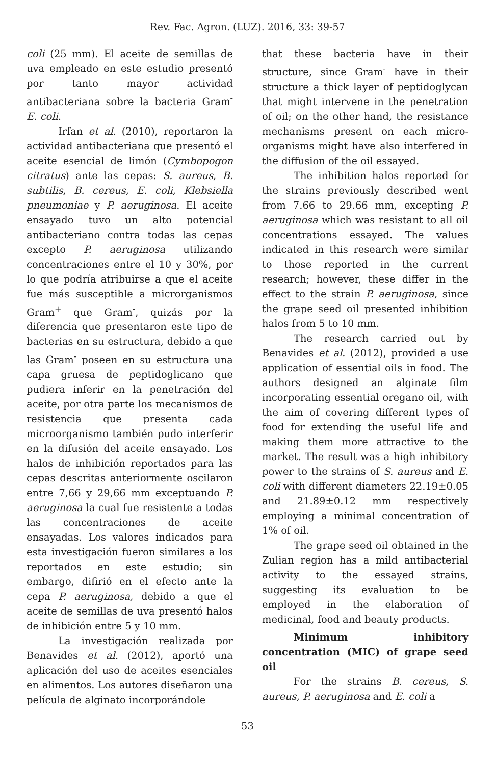Rev. Fac. Agron. (LUZ). 2016, 33: 39-57
coli (25 mm). El aceite de semillas de uva empleado en este estudio presentó por tanto mayor actividad antibacteriana sobre la bacteria Gram<sup>-</sup> E. coli.
Irfan et al. (2010), reportaron la actividad antibacteriana que presentó el aceite esencial de limón (Cymbopogon citratus) ante las cepas: S. aureus, B. subtilis, B. cereus, E. coli, Klebsiella pneumoniae y P. aeruginosa. El aceite ensayado tuvo un alto potencial antibacteriano contra todas las cepas excepto P. aeruginosa utilizando concentraciones entre el 10 y 30%, por lo que podría atribuirse a que el aceite fue más susceptible a microrganismos Gram<sup>+</sup> que Gram<sup>-</sup>, quizás por la diferencia que presentaron este tipo de bacterias en su estructura, debido a que las Gram<sup>-</sup> poseen en su estructura una capa gruesa de peptidoglicano que pudiera inferir en la penetración del aceite, por otra parte los mecanismos de resistencia que presenta cada microorganismo también pudo interferir en la difusión del aceite ensayado. Los halos de inhibición reportados para las cepas descritas anteriormente oscilaron entre 7,66 y 29,66 mm exceptuando P. aeruginosa la cual fue resistente a todas las concentraciones de aceite ensayadas. Los valores indicados para esta investigación fueron similares a los reportados en este estudio; sin embargo, difirió en el efecto ante la cepa P. aeruginosa, debido a que el aceite de semillas de uva presentó halos de inhibición entre 5 y 10 mm.
La investigación realizada por Benavides et al. (2012), aportó una aplicación del uso de aceites esenciales en alimentos. Los autores diseñaron una película de alginato incorporándole
that these bacteria have in their structure, since Gram<sup>-</sup> have in their structure a thick layer of peptidoglycan that might intervene in the penetration of oil; on the other hand, the resistance mechanisms present on each micro-organisms might have also interfered in the diffusion of the oil essayed.
The inhibition halos reported for the strains previously described went from 7.66 to 29.66 mm, excepting P. aeruginosa which was resistant to all oil concentrations essayed. The values indicated in this research were similar to those reported in the current research; however, these differ in the effect to the strain P. aeruginosa, since the grape seed oil presented inhibition halos from 5 to 10 mm.
The research carried out by Benavides et al. (2012), provided a use application of essential oils in food. The authors designed an alginate film incorporating essential oregano oil, with the aim of covering different types of food for extending the useful life and making them more attractive to the market. The result was a high inhibitory power to the strains of S. aureus and E. coli with different diameters 22.19±0.05 and 21.89±0.12 mm respectively employing a minimal concentration of 1% of oil.
The grape seed oil obtained in the Zulian region has a mild antibacterial activity to the essayed strains, suggesting its evaluation to be employed in the elaboration of medicinal, food and beauty products.
Minimum inhibitory concentration (MIC) of grape seed oil
For the strains B. cereus, S. aureus, P. aeruginosa and E. coli a
53